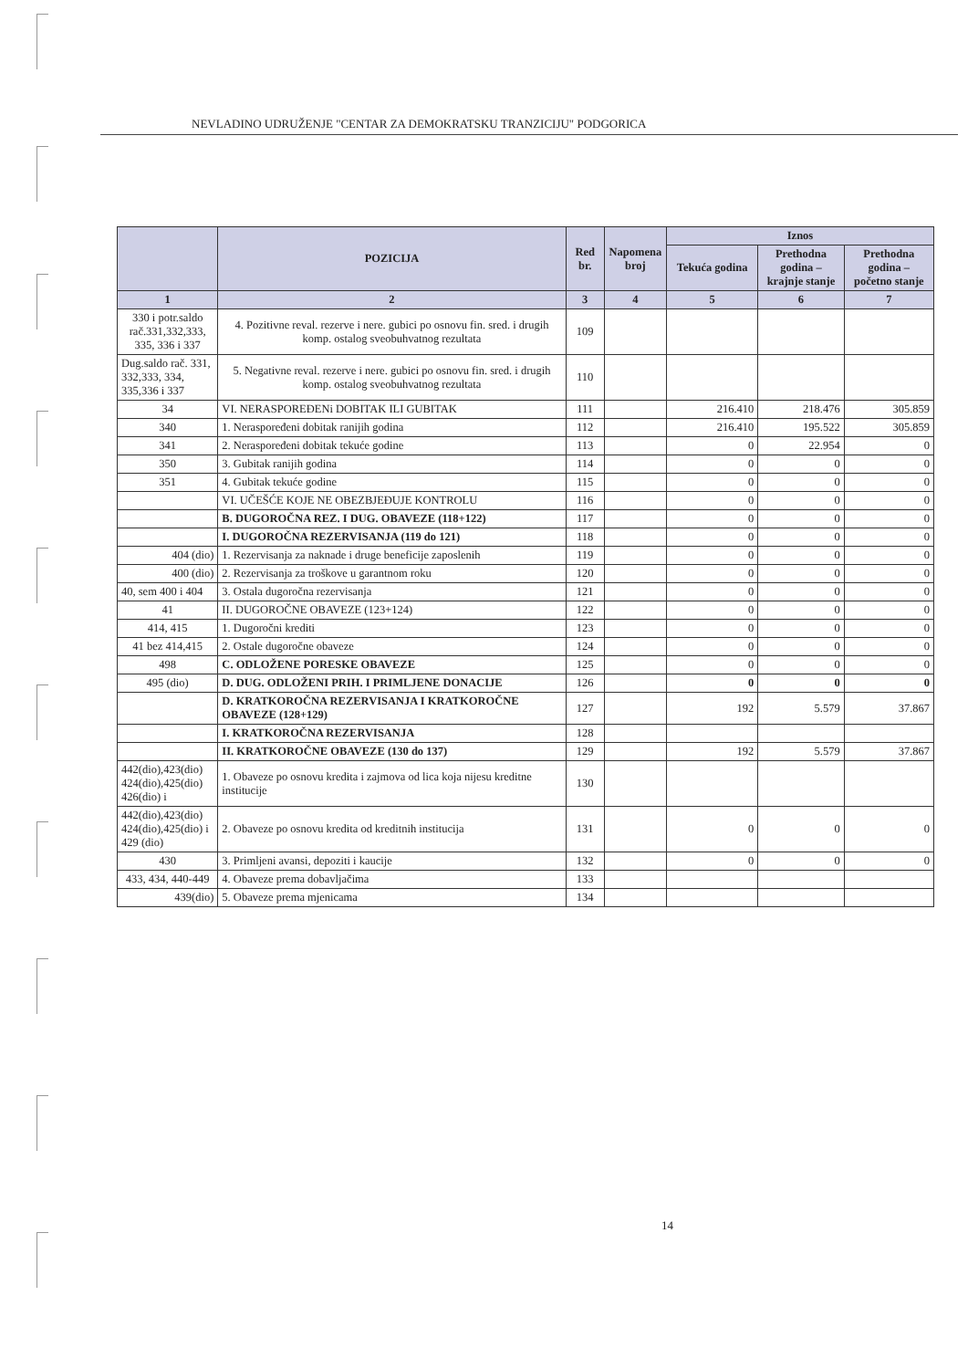NEVLADINO UDRUŽENJE "CENTAR ZA DEMOKRATSKU TRANZICIJU" PODGORICA
| | POZICIJA | Red br. | Napomena broj | Iznos | | |
| --- | --- | --- | --- | --- | --- | --- |
| | | | | Tekuća godina | Prethodna godina – krajnje stanje | Prethodna godina – početno stanje |
| 1 | 2 | 3 | 4 | 5 | 6 | 7 |
| 330 i potr.saldo rač.331,332,333, 335, 336 i 337 | 4. Pozitivne reval. rezerve i nere. gubici po osnovu fin. sred. i drugih komp. ostalog sveobuhvatnog rezultata | 109 | | | | |
| Dug.saldo rač. 331, 332,333, 334, 335,336 i 337 | 5. Negativne reval. rezerve i nere. gubici po osnovu fin. sred. i drugih komp. ostalog sveobuhvatnog rezultata | 110 | | | | |
| 34 | VI. NERASPOREĐENi DOBITAK ILI GUBITAK | 111 | | 216.410 | 218.476 | 305.859 |
| 340 | 1. Neraspoređeni dobitak ranijih godina | 112 | | 216.410 | 195.522 | 305.859 |
| 341 | 2. Neraspoređeni dobitak tekuće godine | 113 | | 0 | 22.954 | 0 |
| 350 | 3. Gubitak ranijih godina | 114 | | 0 | 0 | 0 |
| 351 | 4. Gubitak tekuće godine | 115 | | 0 | 0 | 0 |
| | VI. UČEŠĆE KOJE NE OBEZBJEĐUJE KONTROLU | 116 | | 0 | 0 | 0 |
| | B. DUGOROČNA REZ. I DUG. OBAVEZE (118+122) | 117 | | 0 | 0 | 0 |
| | I. DUGOROČNA REZERVISANJA (119 do 121) | 118 | | 0 | 0 | 0 |
| 404 (dio) | 1. Rezervisanja za naknade i druge beneficije zaposlenih | 119 | | 0 | 0 | 0 |
| 400 (dio) | 2. Rezervisanja za troškove u garantnom roku | 120 | | 0 | 0 | 0 |
| 40, sem 400 i 404 | 3. Ostala dugoročna rezervisanja | 121 | | 0 | 0 | 0 |
| 41 | II. DUGOROČNE OBAVEZE (123+124) | 122 | | 0 | 0 | 0 |
| 414, 415 | 1. Dugoročni krediti | 123 | | 0 | 0 | 0 |
| 41 bez 414,415 | 2. Ostale dugoročne obaveze | 124 | | 0 | 0 | 0 |
| 498 | C. ODLOŽENE PORESKE OBAVEZE | 125 | | 0 | 0 | 0 |
| 495 (dio) | D. DUG. ODLOŽENI PRIH. I PRIMLJENE DONACIJE | 126 | | 0 | 0 | 0 |
| | D. KRATKOROČNA REZERVISANJA I KRATKOROČNE OBAVEZE (128+129) | 127 | | 192 | 5.579 | 37.867 |
| | I. KRATKOROČNA REZERVISANJA | 128 | | | | |
| | II. KRATKOROČNE OBAVEZE (130 do 137) | 129 | | 192 | 5.579 | 37.867 |
| 442(dio),423(dio) 424(dio),425(dio) 426(dio) i | 1. Obaveze po osnovu kredita i zajmova od lica koja nijesu kreditne institucije | 130 | | | | |
| 442(dio),423(dio) 424(dio),425(dio) i 429 (dio) | 2. Obaveze po osnovu kredita od kreditnih institucija | 131 | | 0 | 0 | 0 |
| 430 | 3. Primljeni avansi, depoziti i kaucije | 132 | | 0 | 0 | 0 |
| 433, 434, 440-449 | 4. Obaveze prema dobavljačima | 133 | | | | |
| 439(dio) | 5. Obaveze prema mjenicama | 134 | | | | |
14